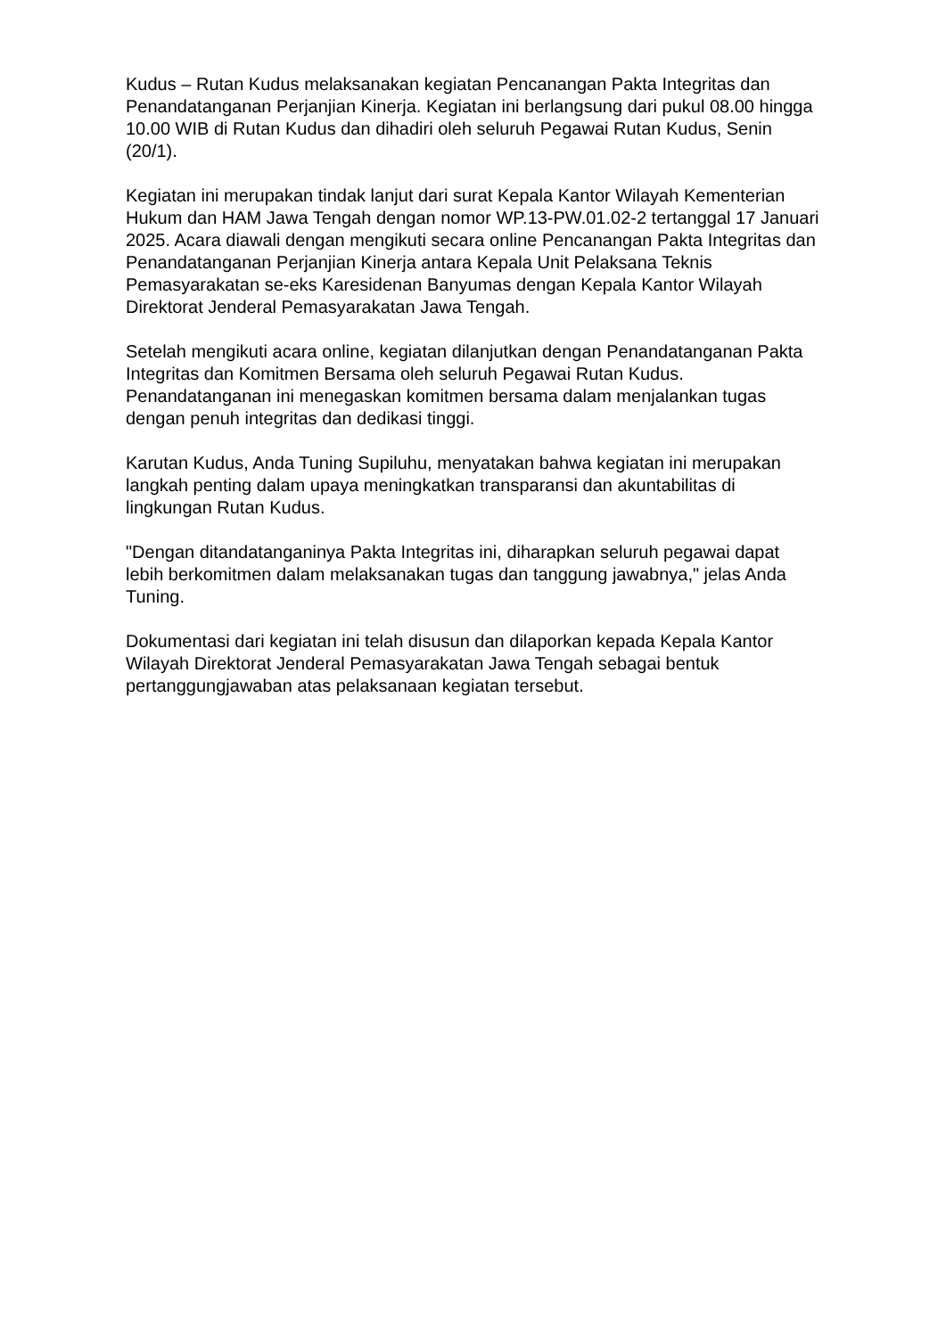Kudus – Rutan Kudus melaksanakan kegiatan Pencanangan Pakta Integritas dan Penandatanganan Perjanjian Kinerja. Kegiatan ini berlangsung dari pukul 08.00 hingga 10.00 WIB di Rutan Kudus dan dihadiri oleh seluruh Pegawai Rutan Kudus, Senin (20/1).
Kegiatan ini merupakan tindak lanjut dari surat Kepala Kantor Wilayah Kementerian Hukum dan HAM Jawa Tengah dengan nomor WP.13-PW.01.02-2 tertanggal 17 Januari 2025. Acara diawali dengan mengikuti secara online Pencanangan Pakta Integritas dan Penandatanganan Perjanjian Kinerja antara Kepala Unit Pelaksana Teknis Pemasyarakatan se-eks Karesidenan Banyumas dengan Kepala Kantor Wilayah Direktorat Jenderal Pemasyarakatan Jawa Tengah.
Setelah mengikuti acara online, kegiatan dilanjutkan dengan Penandatanganan Pakta Integritas dan Komitmen Bersama oleh seluruh Pegawai Rutan Kudus. Penandatanganan ini menegaskan komitmen bersama dalam menjalankan tugas dengan penuh integritas dan dedikasi tinggi.
Karutan Kudus, Anda Tuning Supiluhu, menyatakan bahwa kegiatan ini merupakan langkah penting dalam upaya meningkatkan transparansi dan akuntabilitas di lingkungan Rutan Kudus.
"Dengan ditandatanganinya Pakta Integritas ini, diharapkan seluruh pegawai dapat lebih berkomitmen dalam melaksanakan tugas dan tanggung jawabnya," jelas Anda Tuning.
Dokumentasi dari kegiatan ini telah disusun dan dilaporkan kepada Kepala Kantor Wilayah Direktorat Jenderal Pemasyarakatan Jawa Tengah sebagai bentuk pertanggungjawaban atas pelaksanaan kegiatan tersebut.